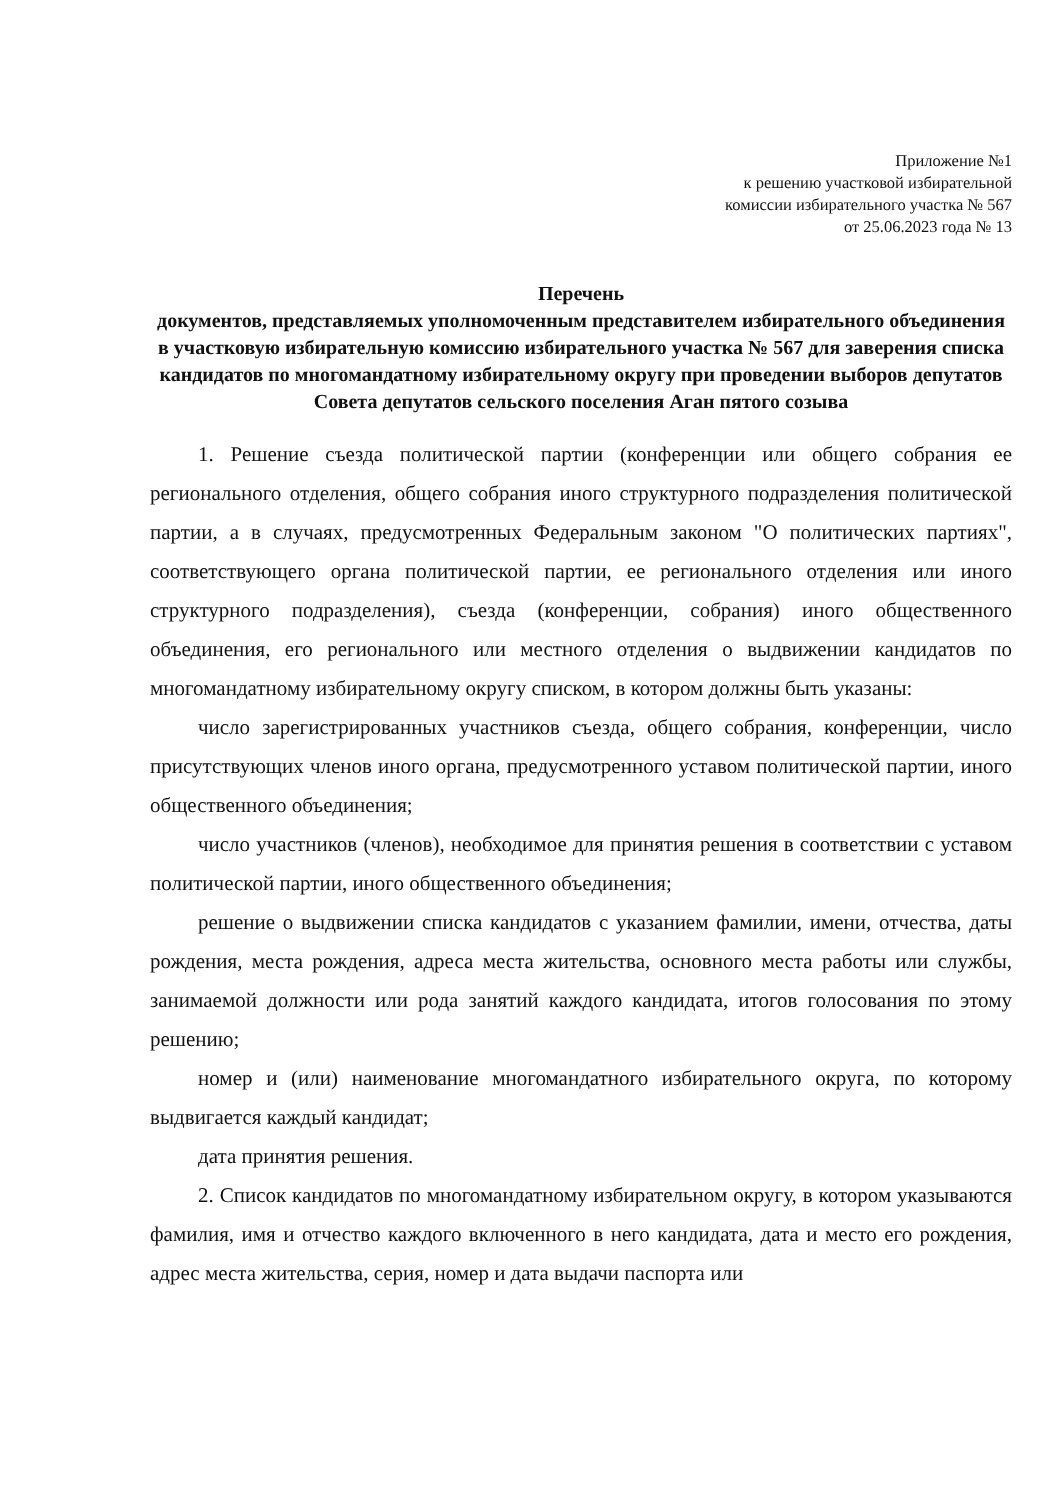Приложение №1
к решению участковой избирательной
комиссии избирательного участка № 567
от 25.06.2023 года № 13
Перечень
документов, представляемых уполномоченным представителем избирательного объединения в участковую избирательную комиссию избирательного участка № 567 для заверения списка кандидатов по многомандатному избирательному округу при проведении выборов депутатов Совета депутатов сельского поселения Аган пятого созыва
1. Решение съезда политической партии (конференции или общего собрания ее регионального отделения, общего собрания иного структурного подразделения политической партии, а в случаях, предусмотренных Федеральным законом "О политических партиях", соответствующего органа политической партии, ее регионального отделения или иного структурного подразделения), съезда (конференции, собрания) иного общественного объединения, его регионального или местного отделения о выдвижении кандидатов по многомандатному избирательному округу списком, в котором должны быть указаны:
число зарегистрированных участников съезда, общего собрания, конференции, число присутствующих членов иного органа, предусмотренного уставом политической партии, иного общественного объединения;
число участников (членов), необходимое для принятия решения в соответствии с уставом политической партии, иного общественного объединения;
решение о выдвижении списка кандидатов с указанием фамилии, имени, отчества, даты рождения, места рождения, адреса места жительства, основного места работы или службы, занимаемой должности или рода занятий каждого кандидата, итогов голосования по этому решению;
номер и (или) наименование многомандатного избирательного округа, по которому выдвигается каждый кандидат;
дата принятия решения.
2. Список кандидатов по многомандатному избирательном округу, в котором указываются фамилия, имя и отчество каждого включенного в него кандидата, дата и место его рождения, адрес места жительства, серия, номер и дата выдачи паспорта или